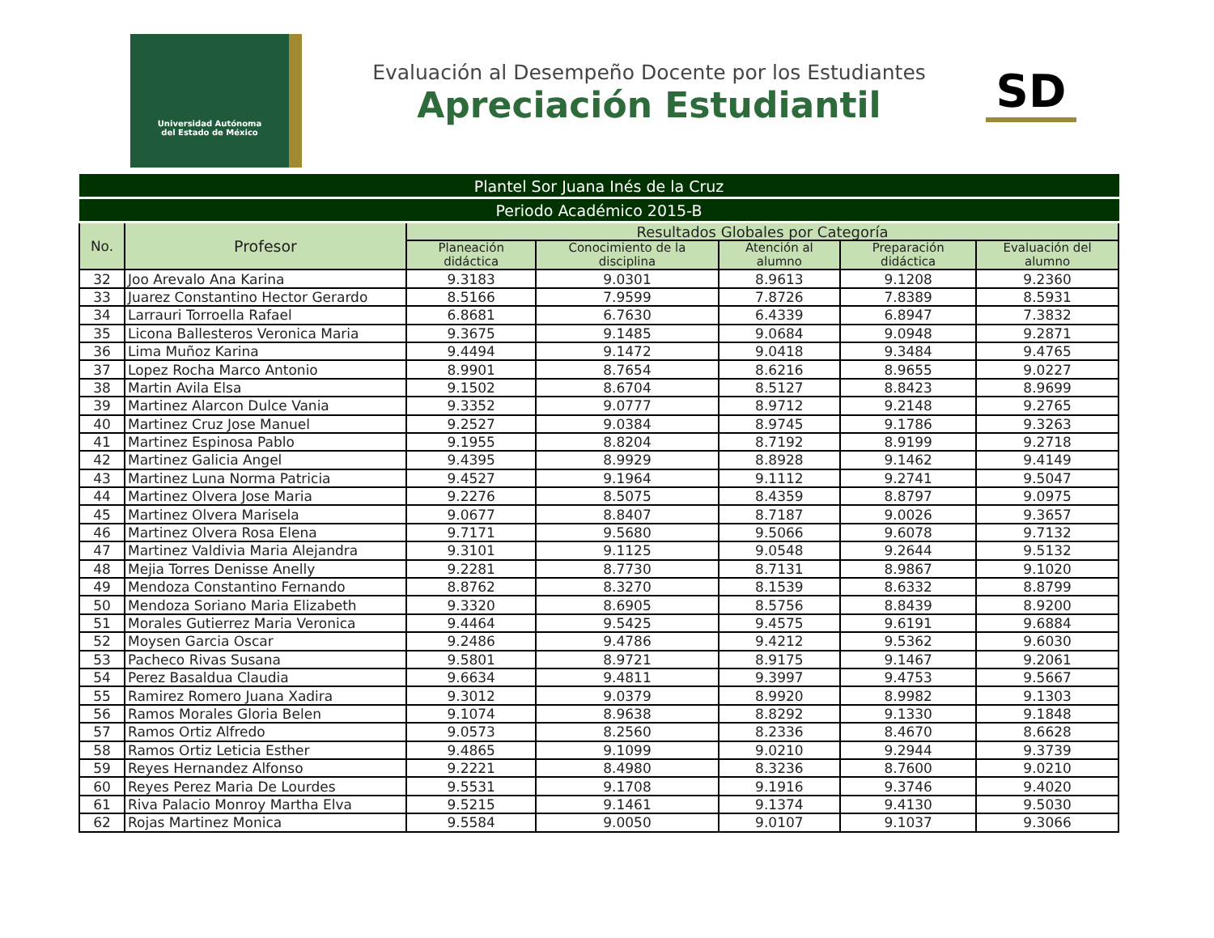Universidad Autónoma
del Estado de México
Evaluación al Desempeño Docente por los Estudiantes
Apreciación Estudiantil
SD
| Plantel Sor Juana Inés de la Cruz | | | | | | |
| --- | --- | --- | --- | --- | --- | --- |
| Periodo Académico 2015-B | | | | | | |
| No. | Profesor | Resultados Globales por Categoría | | | | |
| | | Planeación didáctica | Conocimiento de la disciplina | Atención al alumno | Preparación didáctica | Evaluación del alumno |
| 32 | Joo Arevalo Ana Karina | 9.3183 | 9.0301 | 8.9613 | 9.1208 | 9.2360 |
| 33 | Juarez Constantino Hector Gerardo | 8.5166 | 7.9599 | 7.8726 | 7.8389 | 8.5931 |
| 34 | Larrauri Torroella Rafael | 6.8681 | 6.7630 | 6.4339 | 6.8947 | 7.3832 |
| 35 | Licona Ballesteros Veronica Maria | 9.3675 | 9.1485 | 9.0684 | 9.0948 | 9.2871 |
| 36 | Lima Muñoz Karina | 9.4494 | 9.1472 | 9.0418 | 9.3484 | 9.4765 |
| 37 | Lopez Rocha Marco Antonio | 8.9901 | 8.7654 | 8.6216 | 8.9655 | 9.0227 |
| 38 | Martin Avila Elsa | 9.1502 | 8.6704 | 8.5127 | 8.8423 | 8.9699 |
| 39 | Martinez Alarcon Dulce Vania | 9.3352 | 9.0777 | 8.9712 | 9.2148 | 9.2765 |
| 40 | Martinez Cruz Jose Manuel | 9.2527 | 9.0384 | 8.9745 | 9.1786 | 9.3263 |
| 41 | Martinez Espinosa Pablo | 9.1955 | 8.8204 | 8.7192 | 8.9199 | 9.2718 |
| 42 | Martinez Galicia Angel | 9.4395 | 8.9929 | 8.8928 | 9.1462 | 9.4149 |
| 43 | Martinez Luna Norma Patricia | 9.4527 | 9.1964 | 9.1112 | 9.2741 | 9.5047 |
| 44 | Martinez Olvera Jose Maria | 9.2276 | 8.5075 | 8.4359 | 8.8797 | 9.0975 |
| 45 | Martinez Olvera Marisela | 9.0677 | 8.8407 | 8.7187 | 9.0026 | 9.3657 |
| 46 | Martinez Olvera Rosa Elena | 9.7171 | 9.5680 | 9.5066 | 9.6078 | 9.7132 |
| 47 | Martinez Valdivia Maria Alejandra | 9.3101 | 9.1125 | 9.0548 | 9.2644 | 9.5132 |
| 48 | Mejia Torres Denisse Anelly | 9.2281 | 8.7730 | 8.7131 | 8.9867 | 9.1020 |
| 49 | Mendoza Constantino Fernando | 8.8762 | 8.3270 | 8.1539 | 8.6332 | 8.8799 |
| 50 | Mendoza Soriano Maria Elizabeth | 9.3320 | 8.6905 | 8.5756 | 8.8439 | 8.9200 |
| 51 | Morales Gutierrez Maria Veronica | 9.4464 | 9.5425 | 9.4575 | 9.6191 | 9.6884 |
| 52 | Moysen Garcia Oscar | 9.2486 | 9.4786 | 9.4212 | 9.5362 | 9.6030 |
| 53 | Pacheco Rivas Susana | 9.5801 | 8.9721 | 8.9175 | 9.1467 | 9.2061 |
| 54 | Perez Basaldua Claudia | 9.6634 | 9.4811 | 9.3997 | 9.4753 | 9.5667 |
| 55 | Ramirez Romero Juana Xadira | 9.3012 | 9.0379 | 8.9920 | 8.9982 | 9.1303 |
| 56 | Ramos Morales Gloria Belen | 9.1074 | 8.9638 | 8.8292 | 9.1330 | 9.1848 |
| 57 | Ramos Ortiz Alfredo | 9.0573 | 8.2560 | 8.2336 | 8.4670 | 8.6628 |
| 58 | Ramos Ortiz Leticia Esther | 9.4865 | 9.1099 | 9.0210 | 9.2944 | 9.3739 |
| 59 | Reyes Hernandez Alfonso | 9.2221 | 8.4980 | 8.3236 | 8.7600 | 9.0210 |
| 60 | Reyes Perez Maria De Lourdes | 9.5531 | 9.1708 | 9.1916 | 9.3746 | 9.4020 |
| 61 | Riva Palacio Monroy Martha Elva | 9.5215 | 9.1461 | 9.1374 | 9.4130 | 9.5030 |
| 62 | Rojas Martinez Monica | 9.5584 | 9.0050 | 9.0107 | 9.1037 | 9.3066 |